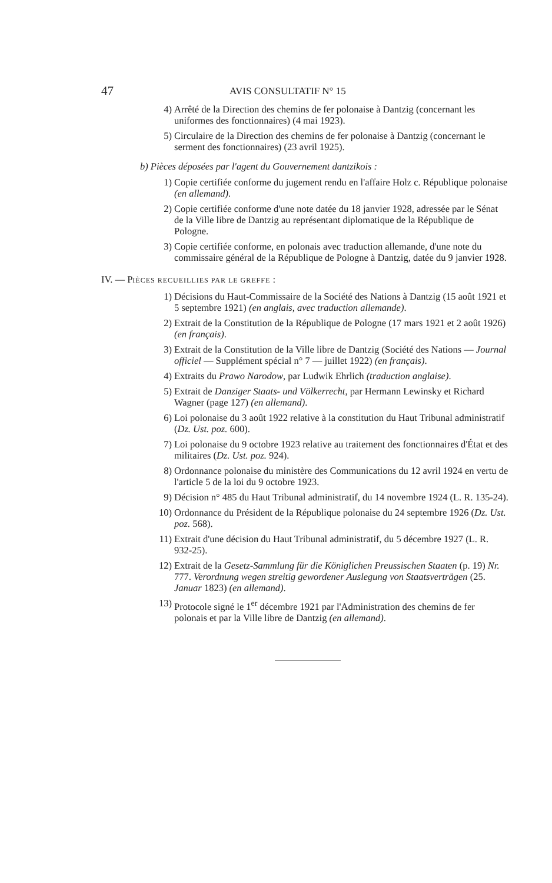47 AVIS CONSULTATIF N° 15
4) Arrêté de la Direction des chemins de fer polonaise à Dantzig (concernant les uniformes des fonctionnaires) (4 mai 1923).
5) Circulaire de la Direction des chemins de fer polonaise à Dantzig (concernant le serment des fonctionnaires) (23 avril 1925).
b) Pièces déposées par l'agent du Gouvernement dantzikois :
1) Copie certifiée conforme du jugement rendu en l'affaire Holz c. République polonaise (en allemand).
2) Copie certifiée conforme d'une note datée du 18 janvier 1928, adressée par le Sénat de la Ville libre de Dantzig au représentant diplomatique de la République de Pologne.
3) Copie certifiée conforme, en polonais avec traduction allemande, d'une note du commissaire général de la République de Pologne à Dantzig, datée du 9 janvier 1928.
IV. — PIÈCES RECUEILLIES PAR LE GREFFE :
1) Décisions du Haut-Commissaire de la Société des Nations à Dantzig (15 août 1921 et 5 septembre 1921) (en anglais, avec traduction allemande).
2) Extrait de la Constitution de la République de Pologne (17 mars 1921 et 2 août 1926) (en français).
3) Extrait de la Constitution de la Ville libre de Dantzig (Société des Nations — Journal officiel — Supplément spécial n° 7 — juillet 1922) (en français).
4) Extraits du Prawo Narodow, par Ludwik Ehrlich (traduction anglaise).
5) Extrait de Danziger Staats- und Völkerrecht, par Hermann Lewinsky et Richard Wagner (page 127) (en allemand).
6) Loi polonaise du 3 août 1922 relative à la constitution du Haut Tribunal administratif (Dz. Ust. poz. 600).
7) Loi polonaise du 9 octobre 1923 relative au traitement des fonctionnaires d'État et des militaires (Dz. Ust. poz. 924).
8) Ordonnance polonaise du ministère des Communications du 12 avril 1924 en vertu de l'article 5 de la loi du 9 octobre 1923.
9) Décision n° 485 du Haut Tribunal administratif, du 14 novembre 1924 (L. R. 135-24).
10) Ordonnance du Président de la République polonaise du 24 septembre 1926 (Dz. Ust. poz. 568).
11) Extrait d'une décision du Haut Tribunal administratif, du 5 décembre 1927 (L. R. 932-25).
12) Extrait de la Gesetz-Sammlung für die Königlichen Preussischen Staaten (p. 19) Nr. 777. Verordnung wegen streitig gewordener Auslegung von Staatsverträgen (25. Januar 1823) (en allemand).
13) Protocole signé le 1<sup>er</sup> décembre 1921 par l'Administration des chemins de fer polonais et par la Ville libre de Dantzig (en allemand).